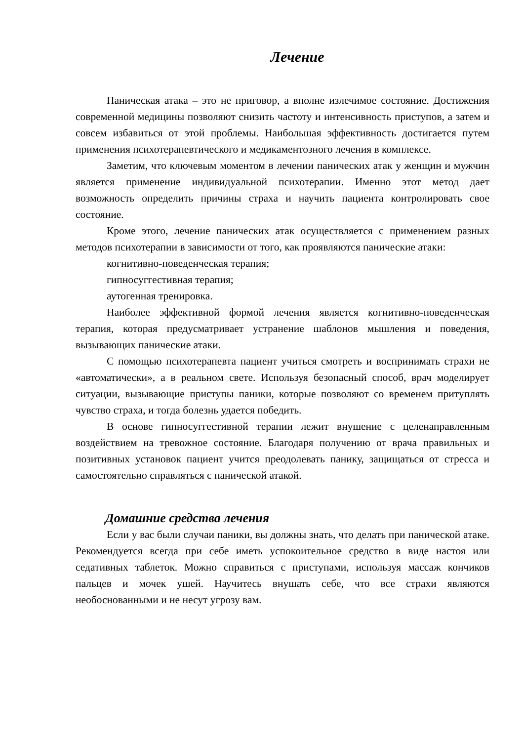Лечение
Паническая атака – это не приговор, а вполне излечимое состояние. Достижения современной медицины позволяют снизить частоту и интенсивность приступов, а затем и совсем избавиться от этой проблемы. Наибольшая эффективность достигается путем применения психотерапевтического и медикаментозного лечения в комплексе.
Заметим, что ключевым моментом в лечении панических атак у женщин и мужчин является применение индивидуальной психотерапии. Именно этот метод дает возможность определить причины страха и научить пациента контролировать свое состояние.
Кроме этого, лечение панических атак осуществляется с применением разных методов психотерапии в зависимости от того, как проявляются панические атаки:
когнитивно-поведенческая терапия;
гипносуггестивная терапия;
аутогенная тренировка.
Наиболее эффективной формой лечения является когнитивно-поведенческая терапия, которая предусматривает устранение шаблонов мышления и поведения, вызывающих панические атаки.
С помощью психотерапевта пациент учиться смотреть и воспринимать страхи не «автоматически», а в реальном свете. Используя безопасный способ, врач моделирует ситуации, вызывающие приступы паники, которые позволяют со временем притуплять чувство страха, и тогда болезнь удается победить.
В основе гипносуггестивной терапии лежит внушение с целенаправленным воздействием на тревожное состояние. Благодаря получению от врача правильных и позитивных установок пациент учится преодолевать панику, защищаться от стресса и самостоятельно справляться с панической атакой.
Домашние средства лечения
Если у вас были случаи паники, вы должны знать, что делать при панической атаке. Рекомендуется всегда при себе иметь успокоительное средство в виде настоя или седативных таблеток. Можно справиться с приступами, используя массаж кончиков пальцев и мочек ушей. Научитесь внушать себе, что все страхи являются необоснованными и не несут угрозу вам.